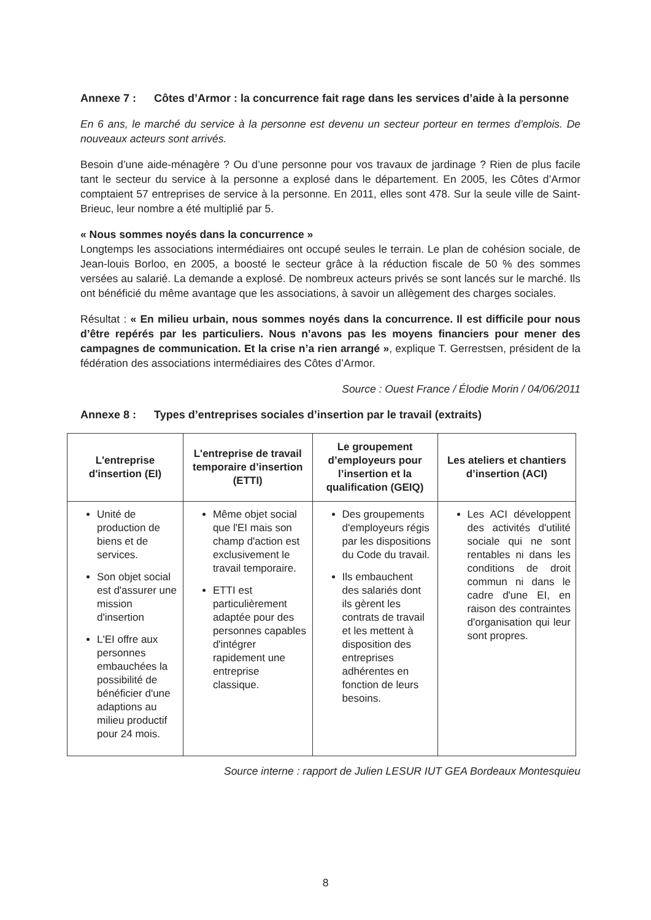Annexe 7 : Côtes d’Armor : la concurrence fait rage dans les services d’aide à la personne
En 6 ans, le marché du service à la personne est devenu un secteur porteur en termes d’emplois. De nouveaux acteurs sont arrivés.
Besoin d’une aide-ménagère ? Ou d’une personne pour vos travaux de jardinage ? Rien de plus facile tant le secteur du service à la personne a explosé dans le département. En 2005, les Côtes d’Armor comptaient 57 entreprises de service à la personne. En 2011, elles sont 478. Sur la seule ville de Saint-Brieuc, leur nombre a été multiplié par 5.
« Nous sommes noyés dans la concurrence »
Longtemps les associations intermédiaires ont occupé seules le terrain. Le plan de cohésion sociale, de Jean-louis Borloo, en 2005, a boosté le secteur grâce à la réduction fiscale de 50 % des sommes versées au salarié. La demande a explosé. De nombreux acteurs privés se sont lancés sur le marché. Ils ont bénéficié du même avantage que les associations, à savoir un allègement des charges sociales.
Résultat : « En milieu urbain, nous sommes noyés dans la concurrence. Il est difficile pour nous d’être repérés par les particuliers. Nous n’avons pas les moyens financiers pour mener des campagnes de communication. Et la crise n’a rien arrangé », explique T. Gerrestsen, président de la fédération des associations intermédiaires des Côtes d’Armor.
Source : Ouest France / Élodie Morin / 04/06/2011
Annexe 8 : Types d’entreprises sociales d’insertion par le travail (extraits)
| L'entreprise d'insertion (EI) | L'entreprise de travail temporaire d’insertion (ETTI) | Le groupement d’employeurs pour l’insertion et la qualification (GEIQ) | Les ateliers et chantiers d’insertion (ACI) |
| --- | --- | --- | --- |
| Unité de production de biens et de services. Son objet social est d'assurer une mission d'insertion L'EI offre aux personnes embauchées la possibilité de bénéficier d'une adaptions au milieu productif pour 24 mois. | Même objet social que l'EI mais son champ d'action est exclusivement le travail temporaire. ETTI est particulièrement adaptée pour des personnes capables d'intégrer rapidement une entreprise classique. | Des groupements d'employeurs régis par les dispositions du Code du travail. Ils embauchent des salariés dont ils gèrent les contrats de travail et les mettent à disposition des entreprises adhérentes en fonction de leurs besoins. | Les ACI développent des activités d'utilité sociale qui ne sont rentables ni dans les conditions de droit commun ni dans le cadre d'une EI, en raison des contraintes d'organisation qui leur sont propres. |
Source interne : rapport de Julien LESUR IUT GEA Bordeaux Montesquieu
8